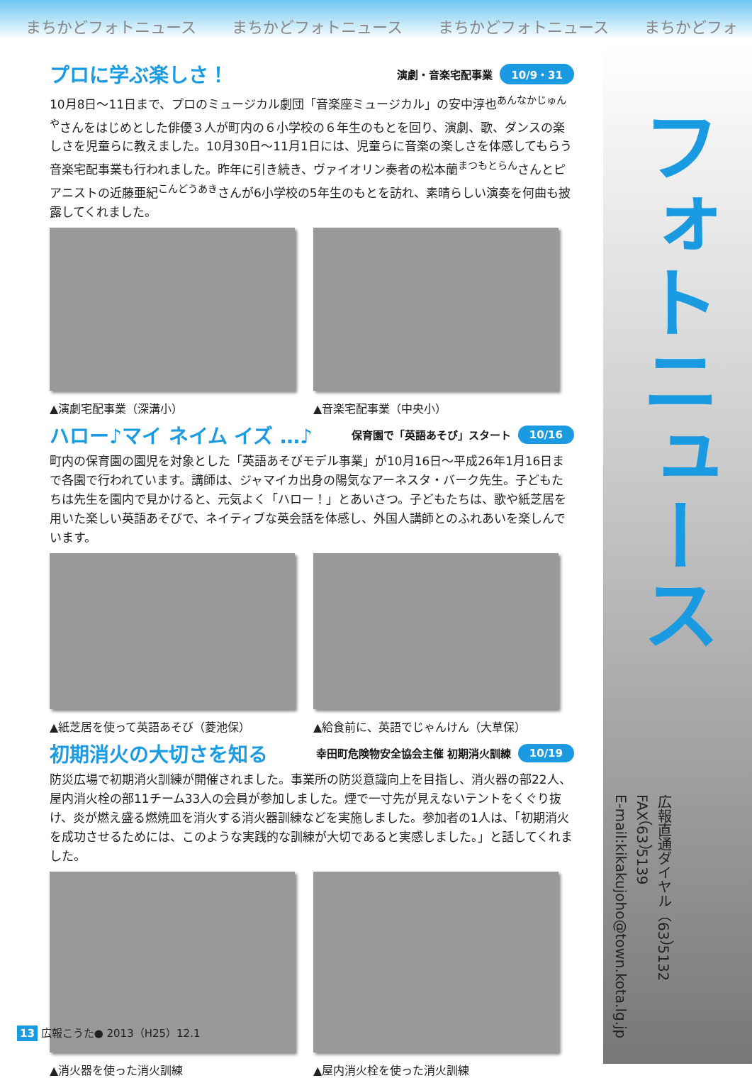まちかどフォトニュース まちかどフォトニュース まちかどフォトニュース まちかどフォ
フォトニュース
プロに学ぶ楽しさ！ 演劇・音楽宅配事業 10/9・31
10月8日～11日まで、プロのミュージカル劇団「音楽座ミュージカル」の安中淳也<sup>あんなかじゅんや</sup>さんをはじめとした俳優３人が町内の６小学校の６年生のもとを回り、演劇、歌、ダンスの楽しさを児童らに教えました。10月30日～11月1日には、児童らに音楽の楽しさを体感してもらう音楽宅配事業も行われました。昨年に引き続き、ヴァイオリン奏者の松本蘭<sup>まつもとらん</sup>さんとピアニストの近藤亜紀<sup>こんどうあき</sup>さんが6小学校の5年生のもとを訪れ、素晴らしい演奏を何曲も披露してくれました。
▲演劇宅配事業（深溝小） ▲音楽宅配事業（中央小）
ハロー♪マイ ネイム イズ …♪ 保育園で「英語あそび」スタート 10/16
町内の保育園の園児を対象とした「英語あそびモデル事業」が10月16日～平成26年1月16日まで各園で行われています。講師は、ジャマイカ出身の陽気なアーネスタ・バーク先生。子どもたちは先生を園内で見かけると、元気よく「ハロー！」とあいさつ。子どもたちは、歌や紙芝居を用いた楽しい英語あそびで、ネイティブな英会話を体感し、外国人講師とのふれあいを楽しんでいます。
▲紙芝居を使って英語あそび（菱池保） ▲給食前に、英語でじゃんけん（大草保）
初期消火の大切さを知る 幸田町危険物安全協会主催 初期消火訓練 10/19
防災広場で初期消火訓練が開催されました。事業所の防災意識向上を目指し、消火器の部22人、屋内消火栓の部11チーム33人の会員が参加しました。煙で一寸先が見えないテントをくぐり抜け、炎が燃え盛る燃焼皿を消火する消火器訓練などを実施しました。参加者の1人は、「初期消火を成功させるためには、このような実践的な訓練が大切であると実感しました。」と話してくれました。
▲消火器を使った消火訓練 ▲屋内消火栓を使った消火訓練
広報直通ダイヤル（63）5132
FAX（63）5139
E-mail:kikakujoho@town.kota.lg.jp
13 広報こうた● 2013（H25）12.1